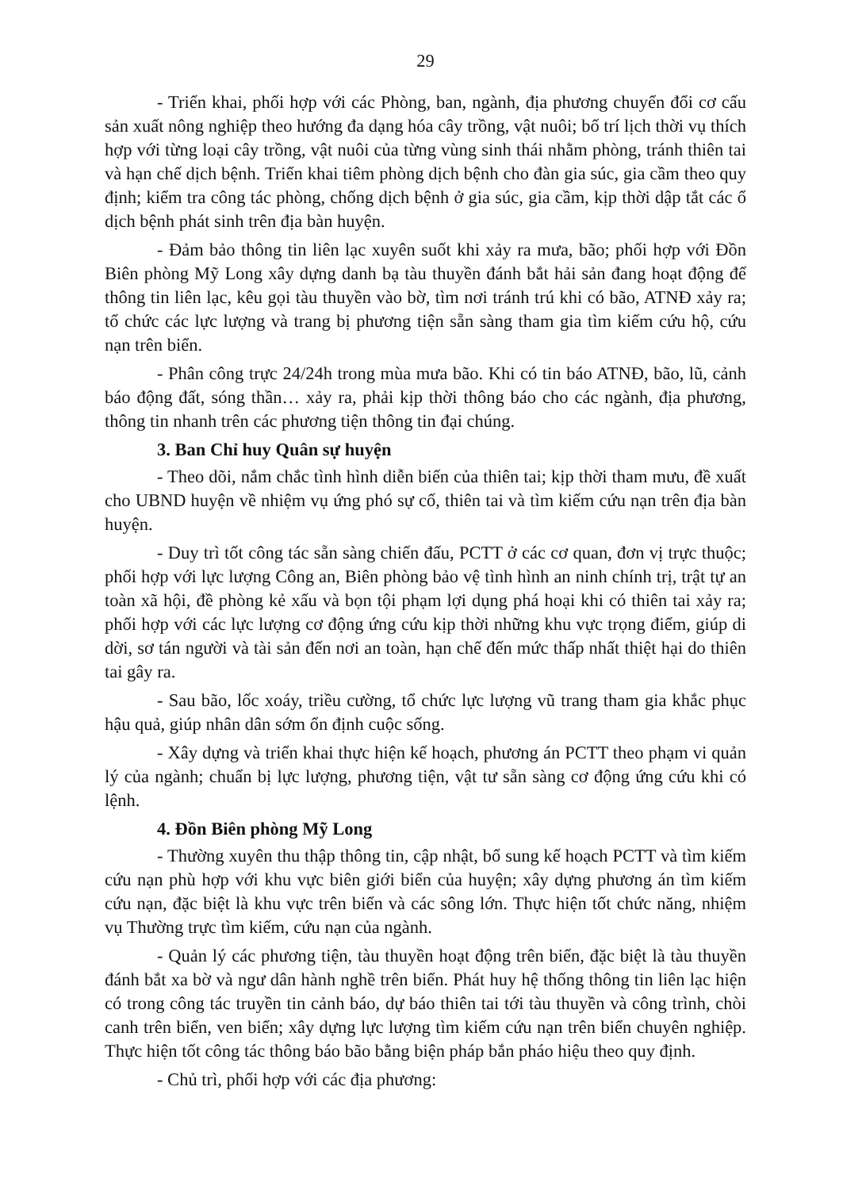29
- Triển khai, phối hợp với các Phòng, ban, ngành, địa phương chuyển đổi cơ cấu sản xuất nông nghiệp theo hướng đa dạng hóa cây trồng, vật nuôi; bố trí lịch thời vụ thích hợp với từng loại cây trồng, vật nuôi của từng vùng sinh thái nhằm phòng, tránh thiên tai và hạn chế dịch bệnh. Triển khai tiêm phòng dịch bệnh cho đàn gia súc, gia cầm theo quy định; kiểm tra công tác phòng, chống dịch bệnh ở gia súc, gia cầm, kịp thời dập tắt các ổ dịch bệnh phát sinh trên địa bàn huyện.
- Đảm bảo thông tin liên lạc xuyên suốt khi xảy ra mưa, bão; phối hợp với Đồn Biên phòng Mỹ Long xây dựng danh bạ tàu thuyền đánh bắt hải sản đang hoạt động để thông tin liên lạc, kêu gọi tàu thuyền vào bờ, tìm nơi tránh trú khi có bão, ATNĐ xảy ra; tổ chức các lực lượng và trang bị phương tiện sẵn sàng tham gia tìm kiếm cứu hộ, cứu nạn trên biển.
- Phân công trực 24/24h trong mùa mưa bão. Khi có tin báo ATNĐ, bão, lũ, cảnh báo động đất, sóng thần… xảy ra, phải kịp thời thông báo cho các ngành, địa phương, thông tin nhanh trên các phương tiện thông tin đại chúng.
3. Ban Chỉ huy Quân sự huyện
- Theo dõi, nắm chắc tình hình diễn biến của thiên tai; kịp thời tham mưu, đề xuất cho UBND huyện về nhiệm vụ ứng phó sự cố, thiên tai và tìm kiếm cứu nạn trên địa bàn huyện.
- Duy trì tốt công tác sẵn sàng chiến đấu, PCTT ở các cơ quan, đơn vị trực thuộc; phối hợp với lực lượng Công an, Biên phòng bảo vệ tình hình an ninh chính trị, trật tự an toàn xã hội, đề phòng kẻ xấu và bọn tội phạm lợi dụng phá hoại khi có thiên tai xảy ra; phối hợp với các lực lượng cơ động ứng cứu kịp thời những khu vực trọng điểm, giúp di dời, sơ tán người và tài sản đến nơi an toàn, hạn chế đến mức thấp nhất thiệt hại do thiên tai gây ra.
- Sau bão, lốc xoáy, triều cường, tổ chức lực lượng vũ trang tham gia khắc phục hậu quả, giúp nhân dân sớm ổn định cuộc sống.
- Xây dựng và triển khai thực hiện kế hoạch, phương án PCTT theo phạm vi quản lý của ngành; chuẩn bị lực lượng, phương tiện, vật tư sẵn sàng cơ động ứng cứu khi có lệnh.
4. Đồn Biên phòng Mỹ Long
- Thường xuyên thu thập thông tin, cập nhật, bổ sung kế hoạch PCTT và tìm kiếm cứu nạn phù hợp với khu vực biên giới biển của huyện; xây dựng phương án tìm kiếm cứu nạn, đặc biệt là khu vực trên biển và các sông lớn. Thực hiện tốt chức năng, nhiệm vụ Thường trực tìm kiếm, cứu nạn của ngành.
- Quản lý các phương tiện, tàu thuyền hoạt động trên biển, đặc biệt là tàu thuyền đánh bắt xa bờ và ngư dân hành nghề trên biển. Phát huy hệ thống thông tin liên lạc hiện có trong công tác truyền tin cảnh báo, dự báo thiên tai tới tàu thuyền và công trình, chòi canh trên biển, ven biển; xây dựng lực lượng tìm kiếm cứu nạn trên biển chuyên nghiệp. Thực hiện tốt công tác thông báo bão bằng biện pháp bắn pháo hiệu theo quy định.
- Chủ trì, phối hợp với các địa phương: